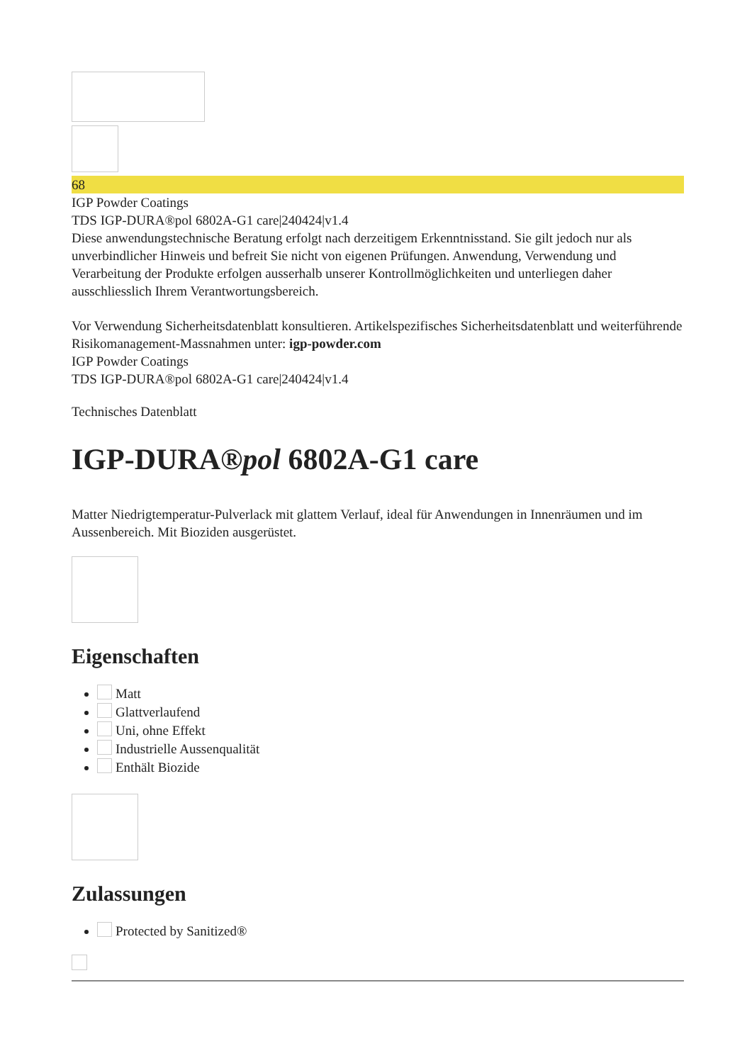68
IGP Powder Coatings
TDS IGP-DURA®pol 6802A-G1 care|240424|v1.4
Diese anwendungstechnische Beratung erfolgt nach derzeitigem Erkenntnisstand. Sie gilt jedoch nur als unverbindlicher Hinweis und befreit Sie nicht von eigenen Prüfungen. Anwendung, Verwendung und Verarbeitung der Produkte erfolgen ausserhalb unserer Kontrollmöglichkeiten und unterliegen daher ausschliesslich Ihrem Verantwortungsbereich.
Vor Verwendung Sicherheitsdatenblatt konsultieren. Artikelspezifisches Sicherheitsdatenblatt und weiterführende Risikomanagement-Massnahmen unter: igp-powder.com
IGP Powder Coatings
TDS IGP-DURA®pol 6802A-G1 care|240424|v1.4
Technisches Datenblatt
IGP-DURA®pol 6802A-G1 care
Matter Niedrigtemperatur-Pulverlack mit glattem Verlauf, ideal für Anwendungen in Innenräumen und im Aussenbereich. Mit Bioziden ausgerüstet.
Eigenschaften
Matt
Glattverlaufend
Uni, ohne Effekt
Industrielle Aussenqualität
Enthält Biozide
Zulassungen
Protected by Sanitized®